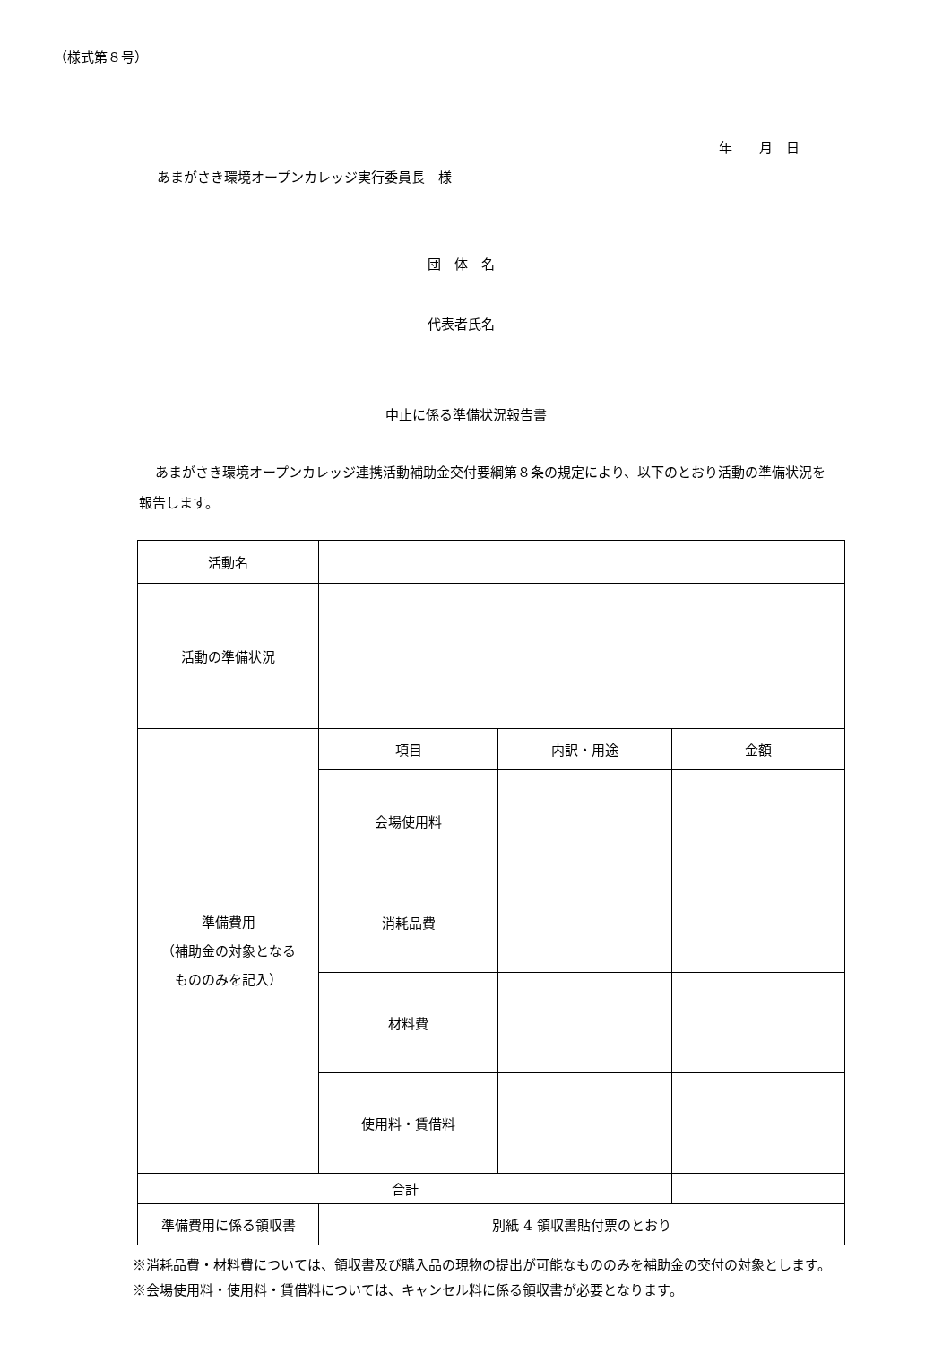（様式第８号）
年　　月　日
あまがさき環境オープンカレッジ実行委員長　様
団　体　名
代表者氏名
中止に係る準備状況報告書
あまがさき環境オープンカレッジ連携活動補助金交付要綱第８条の規定により、以下のとおり活動の準備状況を報告します。
| 活動名 | | | |
| 活動の準備状況 | | | |
| 準備費用 （補助金の対象となる もののみを記入） | 項目 | 内訳・用途 | 金額 |
| | 会場使用料 | | |
| | 消耗品費 | | |
| | 材料費 | | |
| | 使用料・賃借料 | | |
| 合計 | | | |
| 準備費用に係る領収書 | 別紙 4 領収書貼付票のとおり | | |
※消耗品費・材料費については、領収書及び購入品の現物の提出が可能なもののみを補助金の交付の対象とします。
※会場使用料・使用料・賃借料については、キャンセル料に係る領収書が必要となります。